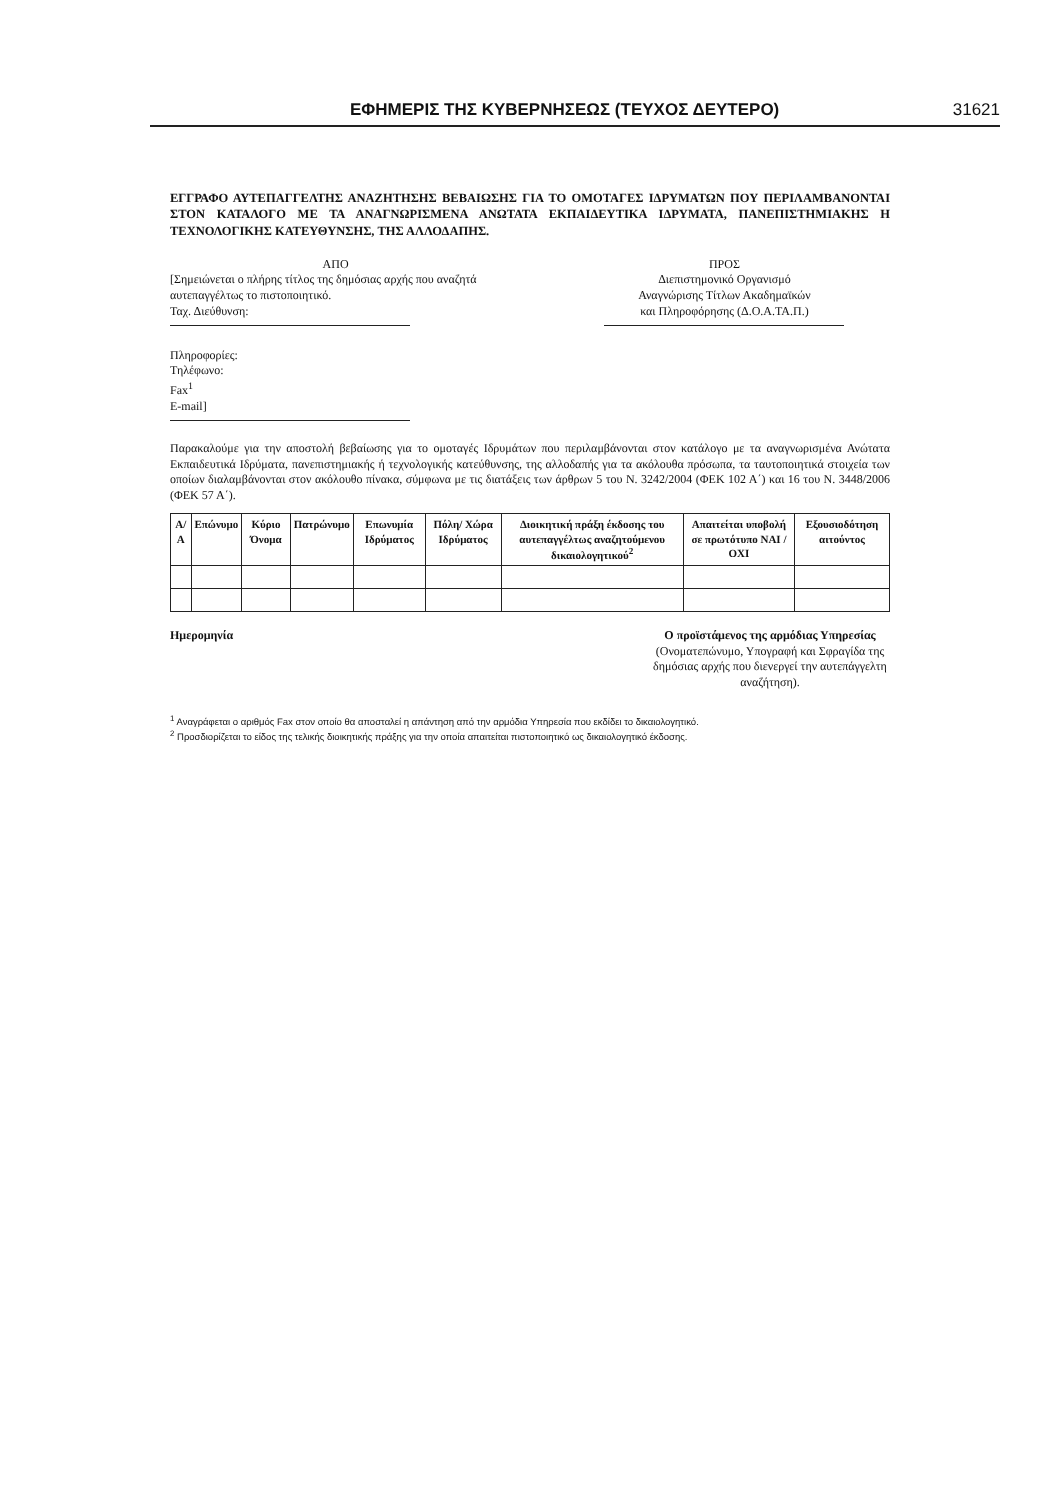ΕΦΗΜΕΡΙΣ ΤΗΣ ΚΥΒΕΡΝΗΣΕΩΣ (ΤΕΥΧΟΣ ΔΕΥΤΕΡΟ) 31621
ΕΓΓΡΑΦΟ ΑΥΤΕΠΑΓΓΕΛΤΗΣ ΑΝΑΖΗΤΗΣΗΣ ΒΕΒΑΙΩΣΗΣ ΓΙΑ ΤΟ ΟΜΟΤΑΓΕΣ ΙΔΡΥΜΑΤΩΝ ΠΟΥ ΠΕΡΙΛΑΜΒΑΝΟΝΤΑΙ ΣΤΟΝ ΚΑΤΑΛΟΓΟ ΜΕ ΤΑ ΑΝΑΓΝΩΡΙΣΜΕΝΑ ΑΝΩΤΑΤΑ ΕΚΠΑΙΔΕΥΤΙΚΑ ΙΔΡΥΜΑΤΑ, ΠΑΝΕΠΙΣΤΗΜΙΑΚΗΣ Η ΤΕΧΝΟΛΟΓΙΚΗΣ ΚΑΤΕΥΘΥΝΣΗΣ, ΤΗΣ ΑΛΛΟΔΑΠΗΣ.
ΑΠΟ
[Σημειώνεται ο πλήρης τίτλος της δημόσιας αρχής που αναζητά αυτεπαγγέλτως το πιστοποιητικό.
Ταχ. Διεύθυνση:
Πληροφορίες:
Τηλέφωνο:
Fax<sup>1</sup>
E-mail]
ΠΡΟΣ
Διεπιστημονικό Οργανισμό
Αναγνώρισης Τίτλων Ακαδημαϊκών
και Πληροφόρησης (Δ.Ο.Α.ΤΑ.Π.)
Παρακαλούμε για την αποστολή βεβαίωσης για το ομοταγές Ιδρυμάτων που περιλαμβάνονται στον κατάλογο με τα αναγνωρισμένα Ανώτατα Εκπαιδευτικά Ιδρύματα, πανεπιστημιακής ή τεχνολογικής κατεύθυνσης, της αλλοδαπής για τα ακόλουθα πρόσωπα, τα ταυτοποιητικά στοιχεία των οποίων διαλαμβάνονται στον ακόλουθο πίνακα, σύμφωνα με τις διατάξεις των άρθρων 5 του Ν. 3242/2004 (ΦΕΚ 102 Α΄) και 16 του Ν. 3448/2006 (ΦΕΚ 57 Α΄).
| Α/Α | Επώνυμο | Κύριο Όνομα | Πατρώνυμο | Επωνυμία Ιδρύματος | Πόλη/ Χώρα Ιδρύματος | Διοικητική πράξη έκδοσης του αυτεπαγγέλτως αναζητούμενου δικαιολογητικού<sup>2</sup> | Απαιτείται υποβολή σε πρωτότυπο ΝΑΙ / ΟΧΙ | Εξουσιοδότηση αιτούντος |
| --- | --- | --- | --- | --- | --- | --- | --- | --- |
Ημερομηνία Ο προϊστάμενος της αρμόδιας Υπηρεσίας
(Ονοματεπώνυμο, Υπογραφή και Σφραγίδα της δημόσιας αρχής που διενεργεί την αυτεπάγγελτη αναζήτηση).
<sup>1</sup> Αναγράφεται ο αριθμός Fax στον οποίο θα αποσταλεί η απάντηση από την αρμόδια Υπηρεσία που εκδίδει το δικαιολογητικό.
<sup>2</sup> Προσδιορίζεται το είδος της τελικής διοικητικής πράξης για την οποία απαιτείται πιστοποιητικό ως δικαιολογητικό έκδοσης.